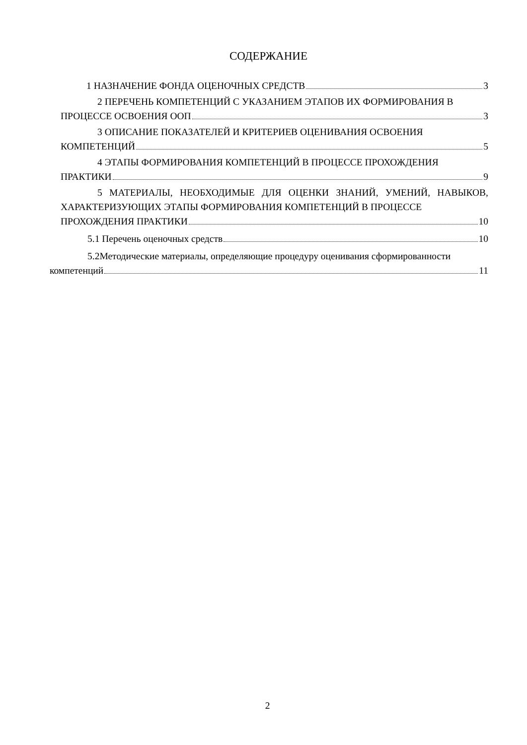СОДЕРЖАНИЕ
1 НАЗНАЧЕНИЕ ФОНДА ОЦЕНОЧНЫХ СРЕДСТВ 3
2 ПЕРЕЧЕНЬ КОМПЕТЕНЦИЙ С УКАЗАНИЕМ ЭТАПОВ ИХ ФОРМИРОВАНИЯ В
ПРОЦЕССЕ ОСВОЕНИЯ ООП 3
3 ОПИСАНИЕ ПОКАЗАТЕЛЕЙ И КРИТЕРИЕВ ОЦЕНИВАНИЯ ОСВОЕНИЯ
КОМПЕТЕНЦИЙ 5
4 ЭТАПЫ ФОРМИРОВАНИЯ КОМПЕТЕНЦИЙ В ПРОЦЕССЕ ПРОХОЖДЕНИЯ
ПРАКТИКИ 9
5 МАТЕРИАЛЫ, НЕОБХОДИМЫЕ ДЛЯ ОЦЕНКИ ЗНАНИЙ, УМЕНИЙ, НАВЫКОВ, ХАРАКТЕРИЗУЮЩИХ ЭТАПЫ ФОРМИРОВАНИЯ КОМПЕТЕНЦИЙ В ПРОЦЕССЕ
ПРОХОЖДЕНИЯ ПРАКТИКИ 10
5.1 Перечень оценочных средств 10
5.2Методические материалы, определяющие процедуру оценивания сформированности
компетенций 11
2